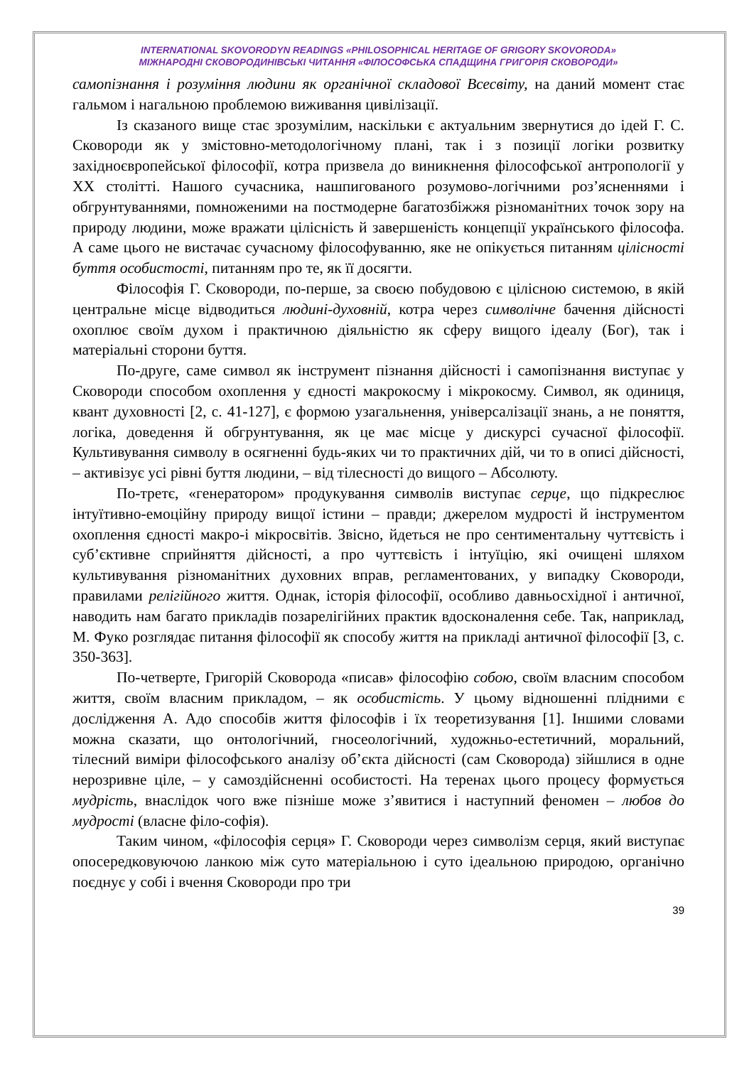INTERNATIONAL SKOVORODYN READINGS «PHILOSOPHICAL HERITAGE OF GRIGORY SKOVORODA»
МІЖНАРОДНІ СКОВОРОДИНІВСЬКІ ЧИТАННЯ «ФІЛОСОФСЬКА СПАДЩИНА ГРИГОРІЯ СКОВОРОДИ»
самопізнання і розуміння людини як органічної складової Всесвіту, на даний момент стає гальмом і нагальною проблемою виживання цивілізації.
Із сказаного вище стає зрозумілим, наскільки є актуальним звернутися до ідей Г. С. Сковороди як у змістовно-методологічному плані, так і з позиції логіки розвитку західноєвропейської філософії, котра призвела до виникнення філософської антропології у ХХ столітті. Нашого сучасника, нашпигованого розумово-логічними роз’ясненнями і обгрунтуваннями, помноженими на постмодерне багатозбіжжя різноманітних точок зору на природу людини, може вражати цілісність й завершеність концепції українського філософа. А саме цього не вистачає сучасному філософуванню, яке не опікується питанням цілісності буття особистості, питанням про те, як її досягти.
Філософія Г. Сковороди, по-перше, за своєю побудовою є цілісною системою, в якій центральне місце відводиться людині-духовній, котра через символічне бачення дійсності охоплює своїм духом і практичною діяльністю як сферу вищого ідеалу (Бог), так і матеріальні сторони буття.
По-друге, саме символ як інструмент пізнання дійсності і самопізнання виступає у Сковороди способом охоплення у єдності макрокосму і мікрокосму. Символ, як одиниця, квант духовності [2, с. 41-127], є формою узагальнення, універсалізації знань, а не поняття, логіка, доведення й обгрунтування, як це має місце у дискурсі сучасної філософії. Культивування символу в осягненні будь-яких чи то практичних дій, чи то в описі дійсності, – активізує усі рівні буття людини, – від тілесності до вищого – Абсолюту.
По-третє, «генератором» продукування символів виступає серце, що підкреслює інтуїтивно-емоційну природу вищої істини – правди; джерелом мудрості й інструментом охоплення єдності макро-і мікросвітів. Звісно, йдеться не про сентиментальну чуттєвість і суб’єктивне сприйняття дійсності, а про чуттєвість і інтуїцію, які очищені шляхом культивування різноманітних духовних вправ, регламентованих, у випадку Сковороди, правилами релігійного життя. Однак, історія філософії, особливо давньосхідної і античної, наводить нам багато прикладів позарелігійних практик вдосконалення себе. Так, наприклад, М. Фуко розглядає питання філософії як способу життя на прикладі античної філософії [3, с. 350-363].
По-четверте, Григорій Сковорода «писав» філософію собою, своїм власним способом життя, своїм власним прикладом, – як особистість. У цьому відношенні плідними є дослідження А. Адо способів життя філософів і їх теоретизування [1]. Іншими словами можна сказати, що онтологічний, гносеологічний, художньо-естетичний, моральний, тілесний виміри філософського аналізу об’єкта дійсності (сам Сковорода) зійшлися в одне нерозривне ціле, – у самоздійсненні особистості. На теренах цього процесу формується мудрість, внаслідок чого вже пізніше може з’явитися і наступний феномен – любов до мудрості (власне філо-софія).
Таким чином, «філософія серця» Г. Сковороди через символізм серця, який виступає опосередковуючою ланкою між суто матеріальною і суто ідеальною природою, органічно поєднує у собі і вчення Сковороди про три
39